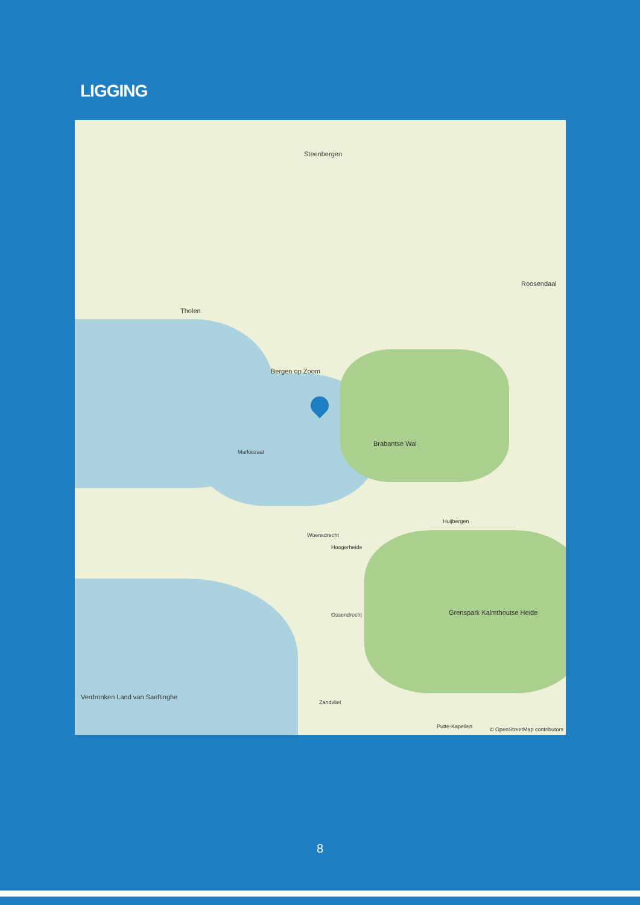LIGGING
Steenbergen
Tholen
Bergen op Zoom
Roosendaal
Brabantse Wal
Woensdrecht
Hoogerheide
Ossendrecht
Zandvliet
Huijbergen
Putte-Kapellen
Grenspark Kalmthoutse Heide
Verdronken Land van Saeftinghe
Markiezaat
© OpenStreetMap contributors
8